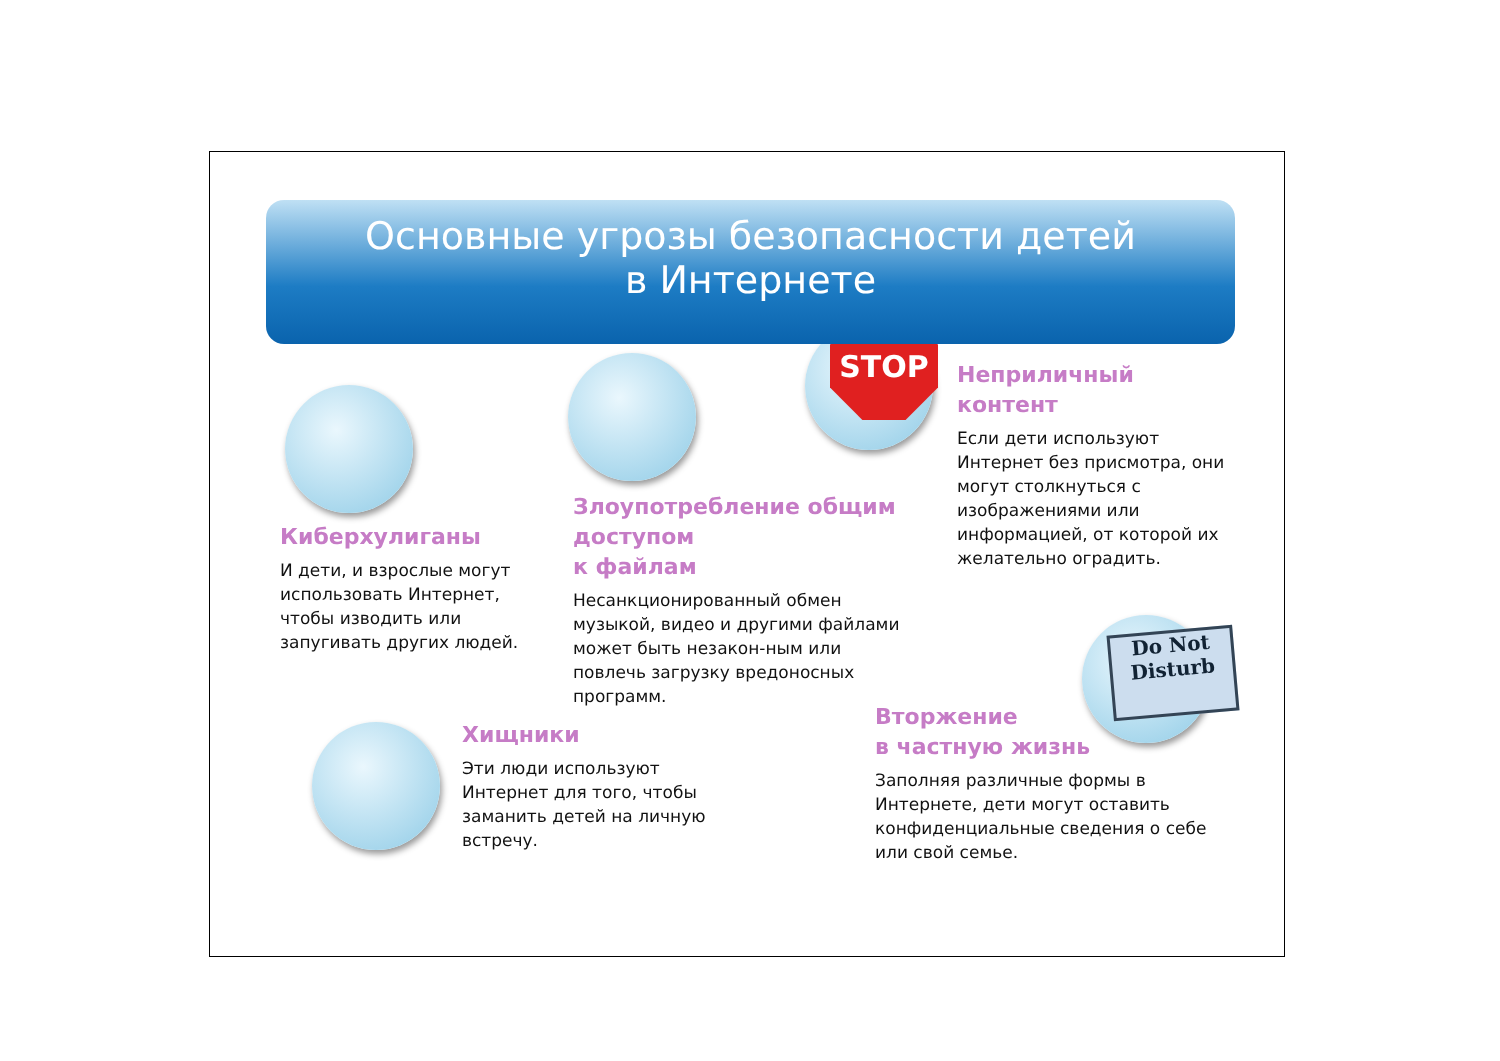STOP
Do Not
Disturb
Основные угрозы безопасности детей
в Интернете
Неприличный
контент
Если дети используют Интернет без присмотра, они могут столкнуться с изображениями или информацией, от которой их желательно оградить.
Киберхулиганы
И дети, и взрослые могут использовать Интернет, чтобы изводить или запугивать других людей.
Злоупотребление общим доступом
к файлам
Несанкционированный обмен музыкой, видео и другими файлами может быть незакон-ным или повлечь загрузку вредоносных программ.
Хищники
Эти люди используют Интернет для того, чтобы заманить детей на личную встречу.
Вторжение
в частную жизнь
Заполняя различные формы в Интернете, дети могут оставить конфиденциальные сведения о себе или свой семье.